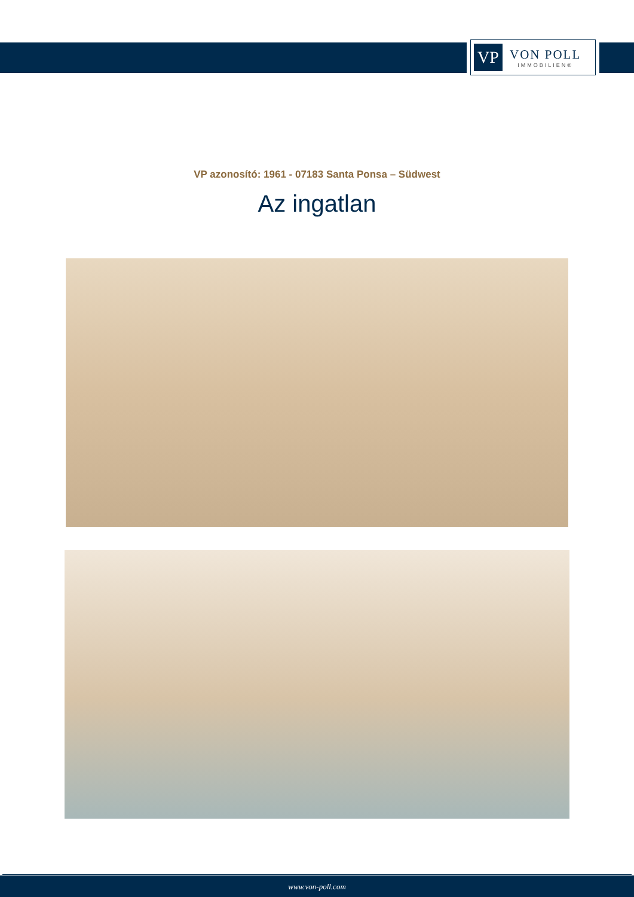VP
VON POLL
IMMOBILIEN®
VP azonosító: 1961 - 07183 Santa Ponsa – Südwest
Az ingatlan
www.von-poll.com